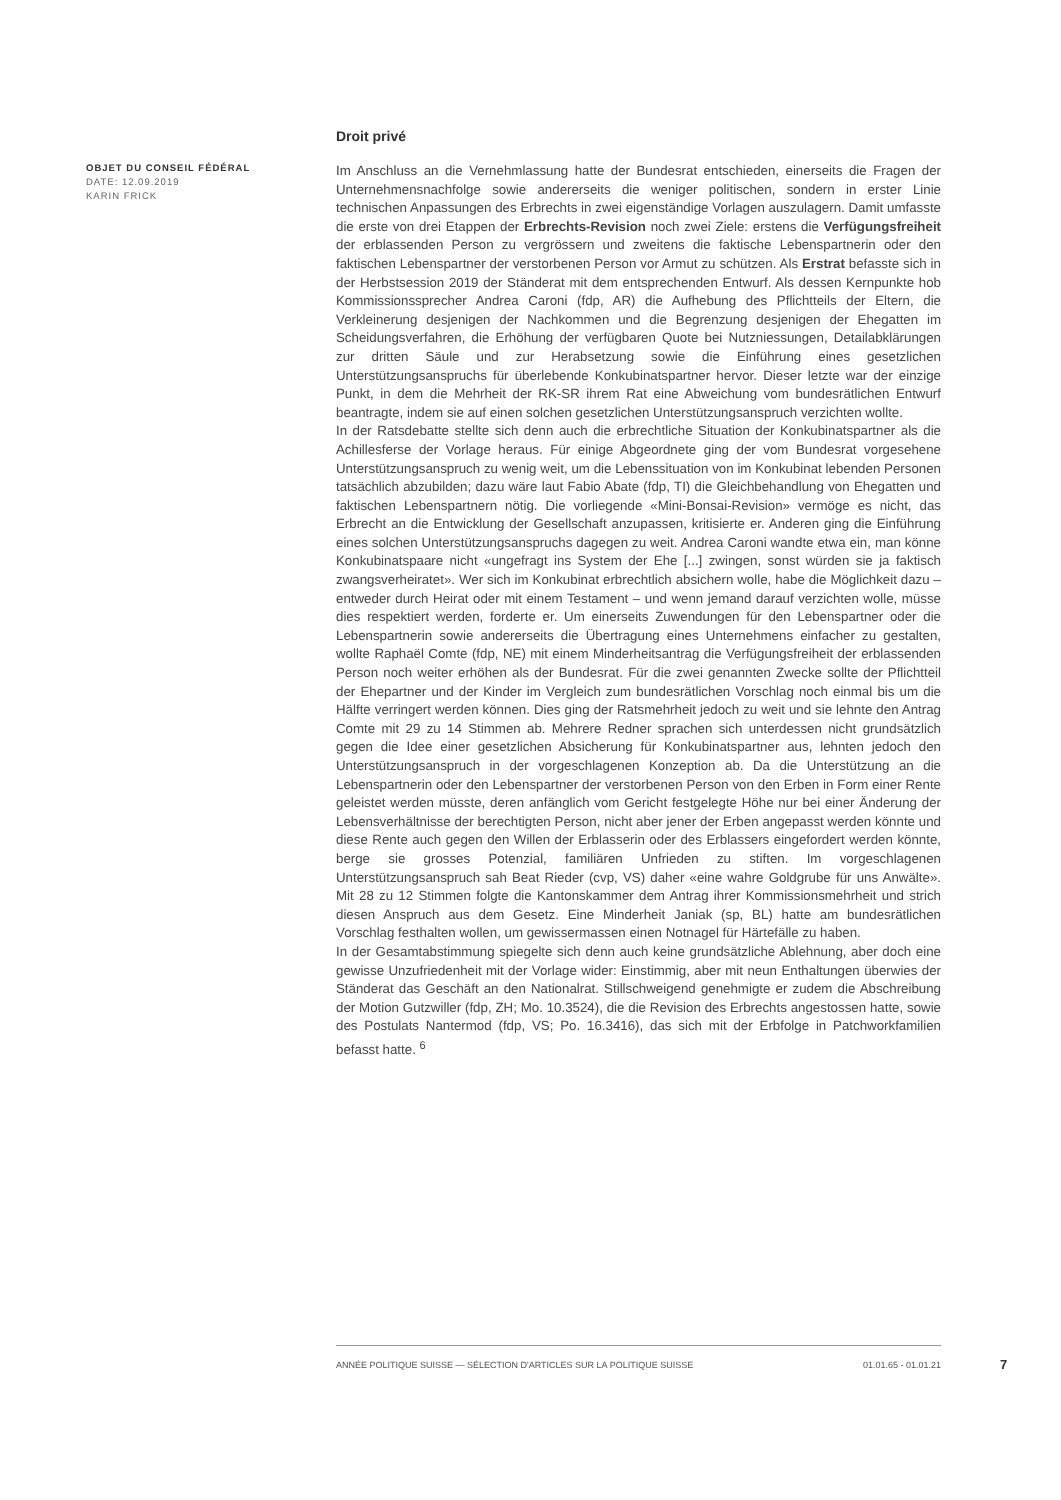OBJET DU CONSEIL FÉDÉRAL
DATE: 12.09.2019
KARIN FRICK
Droit privé
Im Anschluss an die Vernehmlassung hatte der Bundesrat entschieden, einerseits die Fragen der Unternehmensnachfolge sowie andererseits die weniger politischen, sondern in erster Linie technischen Anpassungen des Erbrechts in zwei eigenständige Vorlagen auszulagern. Damit umfasste die erste von drei Etappen der Erbrechts-Revision noch zwei Ziele: erstens die Verfügungsfreiheit der erblassenden Person zu vergrössern und zweitens die faktische Lebenspartnerin oder den faktischen Lebenspartner der verstorbenen Person vor Armut zu schützen. Als Erstrat befasste sich in der Herbstsession 2019 der Ständerat mit dem entsprechenden Entwurf. Als dessen Kernpunkte hob Kommissionssprecher Andrea Caroni (fdp, AR) die Aufhebung des Pflichtteils der Eltern, die Verkleinerung desjenigen der Nachkommen und die Begrenzung desjenigen der Ehegatten im Scheidungsverfahren, die Erhöhung der verfügbaren Quote bei Nutzniessungen, Detailabklärungen zur dritten Säule und zur Herabsetzung sowie die Einführung eines gesetzlichen Unterstützungsanspruchs für überlebende Konkubinatspartner hervor. Dieser letzte war der einzige Punkt, in dem die Mehrheit der RK-SR ihrem Rat eine Abweichung vom bundesrätlichen Entwurf beantragte, indem sie auf einen solchen gesetzlichen Unterstützungsanspruch verzichten wollte.
In der Ratsdebatte stellte sich denn auch die erbrechtliche Situation der Konkubinatspartner als die Achillesferse der Vorlage heraus. Für einige Abgeordnete ging der vom Bundesrat vorgesehene Unterstützungsanspruch zu wenig weit, um die Lebenssituation von im Konkubinat lebenden Personen tatsächlich abzubilden; dazu wäre laut Fabio Abate (fdp, TI) die Gleichbehandlung von Ehegatten und faktischen Lebenspartnern nötig. Die vorliegende «Mini-Bonsai-Revision» vermöge es nicht, das Erbrecht an die Entwicklung der Gesellschaft anzupassen, kritisierte er. Anderen ging die Einführung eines solchen Unterstützungsanspruchs dagegen zu weit. Andrea Caroni wandte etwa ein, man könne Konkubinatspaare nicht «ungefragt ins System der Ehe [...] zwingen, sonst würden sie ja faktisch zwangsverheiratet». Wer sich im Konkubinat erbrechtlich absichern wolle, habe die Möglichkeit dazu – entweder durch Heirat oder mit einem Testament – und wenn jemand darauf verzichten wolle, müsse dies respektiert werden, forderte er. Um einerseits Zuwendungen für den Lebenspartner oder die Lebenspartnerin sowie andererseits die Übertragung eines Unternehmens einfacher zu gestalten, wollte Raphaël Comte (fdp, NE) mit einem Minderheitsantrag die Verfügungsfreiheit der erblassenden Person noch weiter erhöhen als der Bundesrat. Für die zwei genannten Zwecke sollte der Pflichtteil der Ehepartner und der Kinder im Vergleich zum bundesrätlichen Vorschlag noch einmal bis um die Hälfte verringert werden können. Dies ging der Ratsmehrheit jedoch zu weit und sie lehnte den Antrag Comte mit 29 zu 14 Stimmen ab. Mehrere Redner sprachen sich unterdessen nicht grundsätzlich gegen die Idee einer gesetzlichen Absicherung für Konkubinatspartner aus, lehnten jedoch den Unterstützungsanspruch in der vorgeschlagenen Konzeption ab. Da die Unterstützung an die Lebenspartnerin oder den Lebenspartner der verstorbenen Person von den Erben in Form einer Rente geleistet werden müsste, deren anfänglich vom Gericht festgelegte Höhe nur bei einer Änderung der Lebensverhältnisse der berechtigten Person, nicht aber jener der Erben angepasst werden könnte und diese Rente auch gegen den Willen der Erblasserin oder des Erblassers eingefordert werden könnte, berge sie grosses Potenzial, familiären Unfrieden zu stiften. Im vorgeschlagenen Unterstützungsanspruch sah Beat Rieder (cvp, VS) daher «eine wahre Goldgrube für uns Anwälte». Mit 28 zu 12 Stimmen folgte die Kantonskammer dem Antrag ihrer Kommissionsmehrheit und strich diesen Anspruch aus dem Gesetz. Eine Minderheit Janiak (sp, BL) hatte am bundesrätlichen Vorschlag festhalten wollen, um gewissermassen einen Notnagel für Härtefälle zu haben.
In der Gesamtabstimmung spiegelte sich denn auch keine grundsätzliche Ablehnung, aber doch eine gewisse Unzufriedenheit mit der Vorlage wider: Einstimmig, aber mit neun Enthaltungen überwies der Ständerat das Geschäft an den Nationalrat. Stillschweigend genehmigte er zudem die Abschreibung der Motion Gutzwiller (fdp, ZH; Mo. 10.3524), die die Revision des Erbrechts angestossen hatte, sowie des Postulats Nantermod (fdp, VS; Po. 16.3416), das sich mit der Erbfolge in Patchworkfamilien befasst hatte. <sup>6</sup>
ANNÉE POLITIQUE SUISSE — SÉLECTION D'ARTICLES SUR LA POLITIQUE SUISSE 01.01.65 - 01.01.21
7